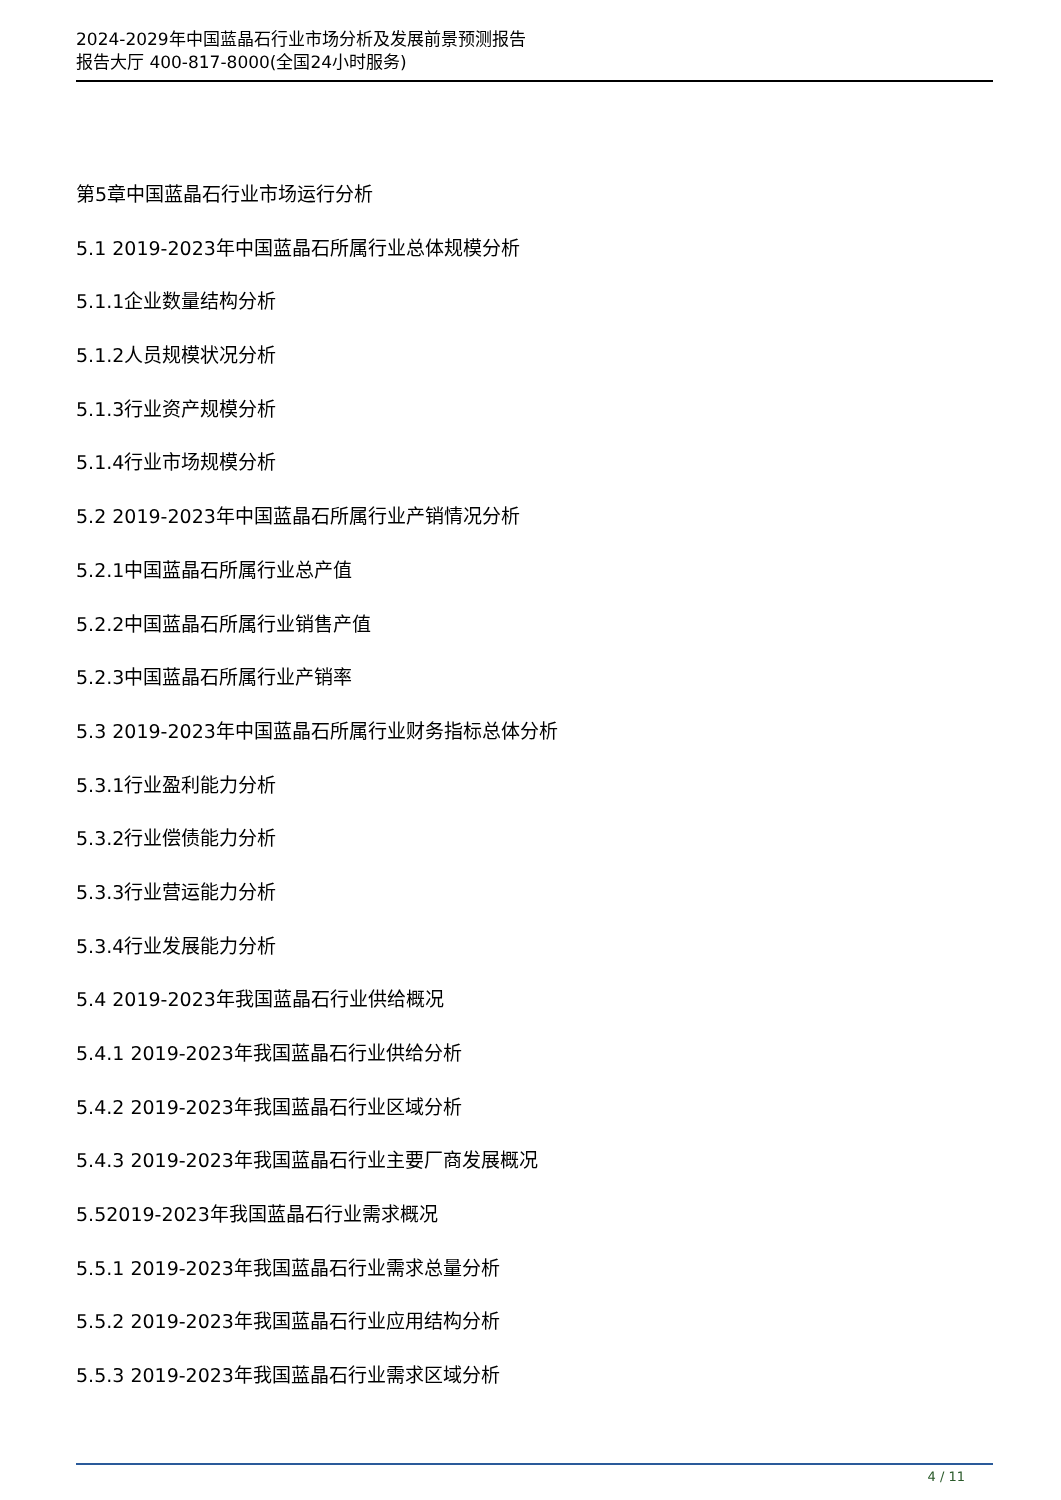2024-2029年中国蓝晶石行业市场分析及发展前景预测报告
报告大厅 400-817-8000(全国24小时服务)
第5章中国蓝晶石行业市场运行分析
5.1 2019-2023年中国蓝晶石所属行业总体规模分析
5.1.1企业数量结构分析
5.1.2人员规模状况分析
5.1.3行业资产规模分析
5.1.4行业市场规模分析
5.2 2019-2023年中国蓝晶石所属行业产销情况分析
5.2.1中国蓝晶石所属行业总产值
5.2.2中国蓝晶石所属行业销售产值
5.2.3中国蓝晶石所属行业产销率
5.3 2019-2023年中国蓝晶石所属行业财务指标总体分析
5.3.1行业盈利能力分析
5.3.2行业偿债能力分析
5.3.3行业营运能力分析
5.3.4行业发展能力分析
5.4 2019-2023年我国蓝晶石行业供给概况
5.4.1 2019-2023年我国蓝晶石行业供给分析
5.4.2 2019-2023年我国蓝晶石行业区域分析
5.4.3 2019-2023年我国蓝晶石行业主要厂商发展概况
5.52019-2023年我国蓝晶石行业需求概况
5.5.1 2019-2023年我国蓝晶石行业需求总量分析
5.5.2 2019-2023年我国蓝晶石行业应用结构分析
5.5.3 2019-2023年我国蓝晶石行业需求区域分析
4 / 11